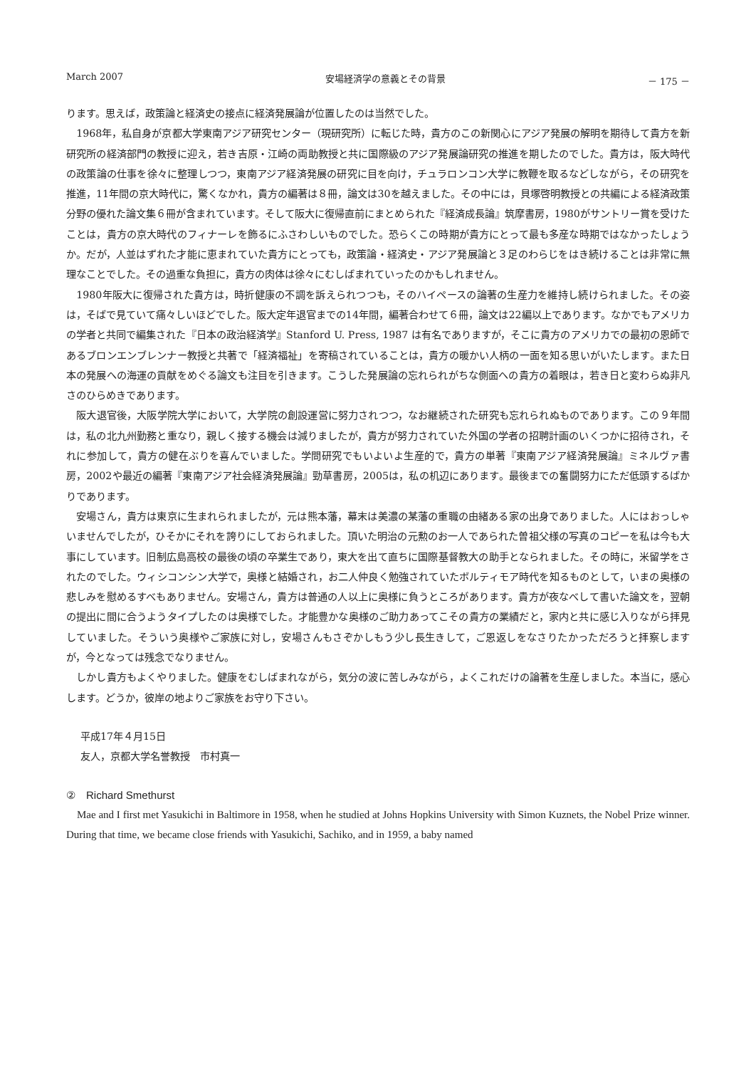March 2007 安場経済学の意義とその背景 － 175 －
ります。思えば，政策論と経済史の接点に経済発展論が位置したのは当然でした。
1968年，私自身が京都大学東南アジア研究センター（現研究所）に転じた時，貴方のこの新関心にアジア発展の解明を期待して貴方を新研究所の経済部門の教授に迎え，若き吉原・江崎の両助教授と共に国際級のアジア発展論研究の推進を期したのでした。貴方は，阪大時代の政策論の仕事を徐々に整理しつつ，東南アジア経済発展の研究に目を向け，チュラロンコン大学に教鞭を取るなどしながら，その研究を推進，11年間の京大時代に，驚くなかれ，貴方の編著は８冊，論文は30を越えました。その中には，貝塚啓明教授との共編による経済政策分野の優れた論文集６冊が含まれています。そして阪大に復帰直前にまとめられた『経済成長論』筑摩書房，1980がサントリー賞を受けたことは，貴方の京大時代のフィナーレを飾るにふさわしいものでした。恐らくこの時期が貴方にとって最も多産な時期ではなかったしょうか。だが，人並はずれた才能に恵まれていた貴方にとっても，政策論・経済史・アジア発展論と３足のわらじをはき続けることは非常に無理なことでした。その過重な負担に，貴方の肉体は徐々にむしばまれていったのかもしれません。
1980年阪大に復帰された貴方は，時折健康の不調を訴えられつつも，そのハイペースの論著の生産力を維持し続けられました。その姿は，そばで見ていて痛々しいほどでした。阪大定年退官までの14年間，編著合わせて６冊，論文は22編以上であります。なかでもアメリカの学者と共同で編集された『日本の政治経済学』Stanford U. Press, 1987 は有名でありますが，そこに貴方のアメリカでの最初の恩師であるブロンエンブレンナー教授と共著で「経済福祉」を寄稿されていることは，貴方の暖かい人柄の一面を知る思いがいたします。また日本の発展への海運の貢献をめぐる論文も注目を引きます。こうした発展論の忘れられがちな側面への貴方の着眼は，若き日と変わらぬ非凡さのひらめきであります。
阪大退官後，大阪学院大学において，大学院の創設運営に努力されつつ，なお継続された研究も忘れられぬものであります。この９年間は，私の北九州勤務と重なり，親しく接する機会は減りましたが，貴方が努力されていた外国の学者の招聘計画のいくつかに招待され，それに参加して，貴方の健在ぶりを喜んでいました。学問研究でもいよいよ生産的で，貴方の単著『東南アジア経済発展論』ミネルヴァ書房，2002や最近の編著『東南アジア社会経済発展論』勁草書房，2005は，私の机辺にあります。最後までの奮闘努力にただ低頭するばかりであります。
安場さん，貴方は東京に生まれられましたが，元は熊本藩，幕末は美濃の某藩の重職の由緒ある家の出身でありました。人にはおっしゃいませんでしたが，ひそかにそれを誇りにしておられました。頂いた明治の元勲のお一人であられた曽祖父様の写真のコピーを私は今も大事にしています。旧制広島高校の最後の頃の卒業生であり，東大を出て直ちに国際基督教大の助手となられました。その時に，米留学をされたのでした。ウィシコンシン大学で，奥様と結婚され，お二人仲良く勉強されていたボルティモア時代を知るものとして，いまの奥様の悲しみを慰めるすべもありません。安場さん，貴方は普通の人以上に奥様に負うところがあります。貴方が夜なべして書いた論文を，翌朝の提出に間に合うようタイプしたのは奥様でした。才能豊かな奥様のご助力あってこその貴方の業績だと，家内と共に感じ入りながら拝見していました。そういう奥様やご家族に対し，安場さんもさぞかしもう少し長生きして，ご恩返しをなさりたかっただろうと拝察しますが，今となっては残念でなりません。
しかし貴方もよくやりました。健康をむしばまれながら，気分の波に苦しみながら，よくこれだけの論著を生産しました。本当に，感心します。どうか，彼岸の地よりご家族をお守り下さい。
平成17年４月15日
友人，京都大学名誉教授　市村真一
②　Richard Smethurst
Mae and I first met Yasukichi in Baltimore in 1958, when he studied at Johns Hopkins University with Simon Kuznets, the Nobel Prize winner. During that time, we became close friends with Yasukichi, Sachiko, and in 1959, a baby named